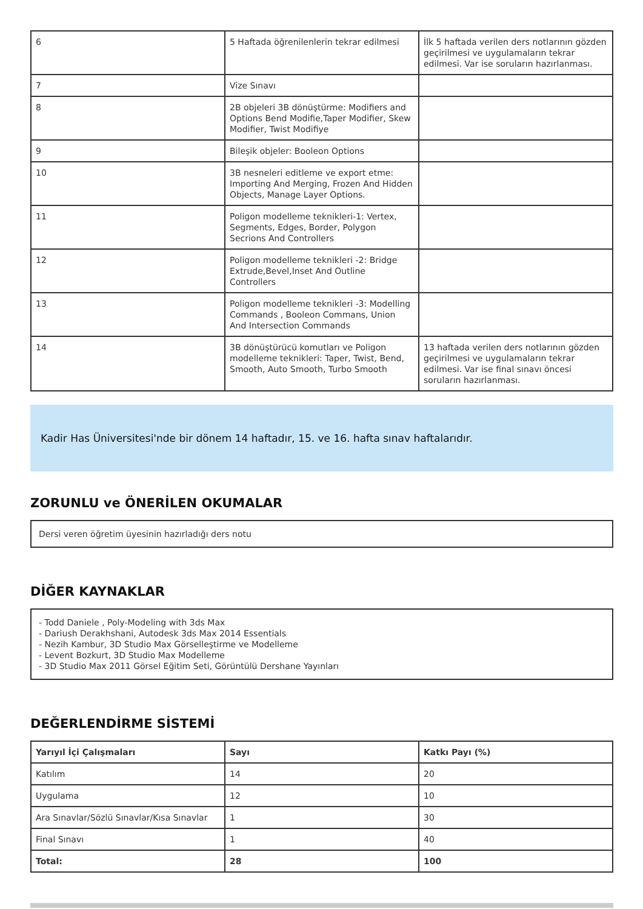| 6 | 5 Haftada öğrenilenlerin tekrar edilmesi | İlk 5 haftada verilen ders notlarının gözden geçirilmesi ve uygulamaların tekrar edilmesi. Var ise soruların hazırlanması. |
| 7 | Vize Sınavı | |
| 8 | 2B objeleri 3B dönüştürme: Modifiers and Options Bend Modifie,Taper Modifier, Skew Modifier, Twist Modifiye | |
| 9 | Bileşik objeler: Booleon Options | |
| 10 | 3B nesneleri editleme ve export etme: Importing And Merging, Frozen And Hidden Objects, Manage Layer Options. | |
| 11 | Poligon modelleme teknikleri-1: Vertex, Segments, Edges, Border, Polygon Secrions And Controllers | |
| 12 | Poligon modelleme teknikleri -2: Bridge Extrude,Bevel,Inset And Outline Controllers | |
| 13 | Poligon modelleme teknikleri -3: Modelling Commands , Booleon Commans, Union And Intersection Commands | |
| 14 | 3B dönüştürücü komutları ve Poligon modelleme teknikleri: Taper, Twist, Bend, Smooth, Auto Smooth, Turbo Smooth | 13 haftada verilen ders notlarının gözden geçirilmesi ve uygulamaların tekrar edilmesi. Var ise final sınavı öncesi soruların hazırlanması. |
Kadir Has Üniversitesi'nde bir dönem 14 haftadır, 15. ve 16. hafta sınav haftalarıdır.
ZORUNLU ve ÖNERİLEN OKUMALAR
Dersi veren öğretim üyesinin hazırladığı ders notu
DİĞER KAYNAKLAR
- Todd Daniele , Poly-Modeling with 3ds Max
- Dariush Derakhshani, Autodesk 3ds Max 2014 Essentials
- Nezih Kambur, 3D Studio Max Görselleştirme ve Modelleme
- Levent Bozkurt, 3D Studio Max Modelleme
- 3D Studio Max 2011 Görsel Eğitim Seti, Görüntülü Dershane Yayınları
DEĞERLENDİRME SİSTEMİ
| Yarıyıl İçi Çalışmaları | Sayı | Katkı Payı (%) |
| --- | --- | --- |
| Katılım | 14 | 20 |
| Uygulama | 12 | 10 |
| Ara Sınavlar/Sözlü Sınavlar/Kısa Sınavlar | 1 | 30 |
| Final Sınavı | 1 | 40 |
| Total: | 28 | 100 |